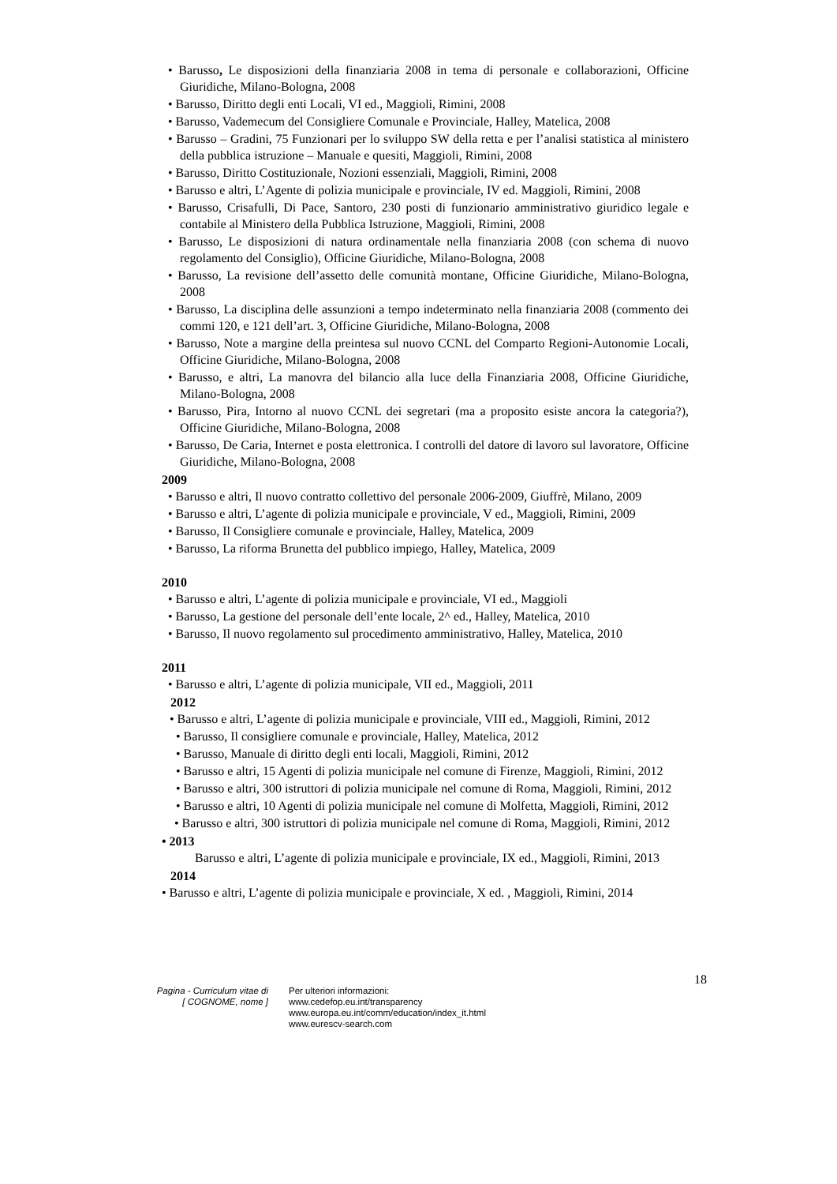• Barusso, Le disposizioni della finanziaria 2008 in tema di personale e collaborazioni, Officine Giuridiche, Milano-Bologna, 2008
• Barusso, Diritto degli enti Locali, VI ed., Maggioli, Rimini, 2008
• Barusso, Vademecum del Consigliere Comunale e Provinciale, Halley, Matelica, 2008
• Barusso – Gradini, 75 Funzionari per lo sviluppo SW della retta e per l’analisi statistica al ministero della pubblica istruzione – Manuale e quesiti, Maggioli, Rimini, 2008
• Barusso, Diritto Costituzionale, Nozioni essenziali, Maggioli, Rimini, 2008
• Barusso e altri, L’Agente di polizia municipale e provinciale, IV ed. Maggioli, Rimini, 2008
• Barusso, Crisafulli, Di Pace, Santoro, 230 posti di funzionario amministrativo giuridico legale e contabile al Ministero della Pubblica Istruzione, Maggioli, Rimini, 2008
• Barusso, Le disposizioni di natura ordinamentale nella finanziaria 2008 (con schema di nuovo regolamento del Consiglio), Officine Giuridiche, Milano-Bologna, 2008
• Barusso, La revisione dell’assetto delle comunità montane, Officine Giuridiche, Milano-Bologna, 2008
• Barusso, La disciplina delle assunzioni a tempo indeterminato nella finanziaria 2008 (commento dei commi 120, e 121 dell’art. 3, Officine Giuridiche, Milano-Bologna, 2008
• Barusso, Note a margine della preintesa sul nuovo CCNL del Comparto Regioni-Autonomie Locali, Officine Giuridiche, Milano-Bologna, 2008
• Barusso, e altri, La manovra del bilancio alla luce della Finanziaria 2008, Officine Giuridiche, Milano-Bologna, 2008
• Barusso, Pira, Intorno al nuovo CCNL dei segretari (ma a proposito esiste ancora la categoria?), Officine Giuridiche, Milano-Bologna, 2008
• Barusso, De Caria, Internet e posta elettronica. I controlli del datore di lavoro sul lavoratore, Officine Giuridiche, Milano-Bologna, 2008
2009
• Barusso e altri, Il nuovo contratto collettivo del personale 2006-2009, Giuffrè, Milano, 2009
• Barusso e altri, L’agente di polizia municipale e provinciale, V ed., Maggioli, Rimini, 2009
• Barusso, Il Consigliere comunale e provinciale, Halley, Matelica, 2009
• Barusso, La riforma Brunetta del pubblico impiego, Halley, Matelica, 2009
2010
• Barusso e altri, L’agente di polizia municipale e provinciale, VI ed., Maggioli
• Barusso, La gestione del personale dell’ente locale, 2^ ed., Halley, Matelica, 2010
• Barusso, Il nuovo regolamento sul procedimento amministrativo, Halley, Matelica, 2010
2011
• Barusso e altri, L’agente di polizia municipale, VII ed., Maggioli, 2011
2012
• Barusso e altri, L’agente di polizia municipale e provinciale, VIII ed., Maggioli, Rimini, 2012
• Barusso, Il consigliere comunale e provinciale, Halley, Matelica, 2012
• Barusso, Manuale di diritto degli enti locali, Maggioli, Rimini, 2012
• Barusso e altri, 15 Agenti di polizia municipale nel comune di Firenze, Maggioli, Rimini, 2012
• Barusso e altri, 300 istruttori di polizia municipale nel comune di Roma, Maggioli, Rimini, 2012
• Barusso e altri, 10 Agenti di polizia municipale nel comune di Molfetta, Maggioli, Rimini, 2012
• Barusso e altri, 300 istruttori di polizia municipale nel comune di Roma, Maggioli, Rimini, 2012
• 2013
Barusso e altri, L’agente di polizia municipale e provinciale, IX ed., Maggioli, Rimini, 2013
2014
• Barusso e altri, L’agente di polizia municipale e provinciale, X ed. , Maggioli, Rimini, 2014
18
Pagina - Curriculum vitae di
[ COGNOME, nome ]
Per ulteriori informazioni:
www.cedefop.eu.int/transparency
www.europa.eu.int/comm/education/index_it.html
www.eurescv-search.com